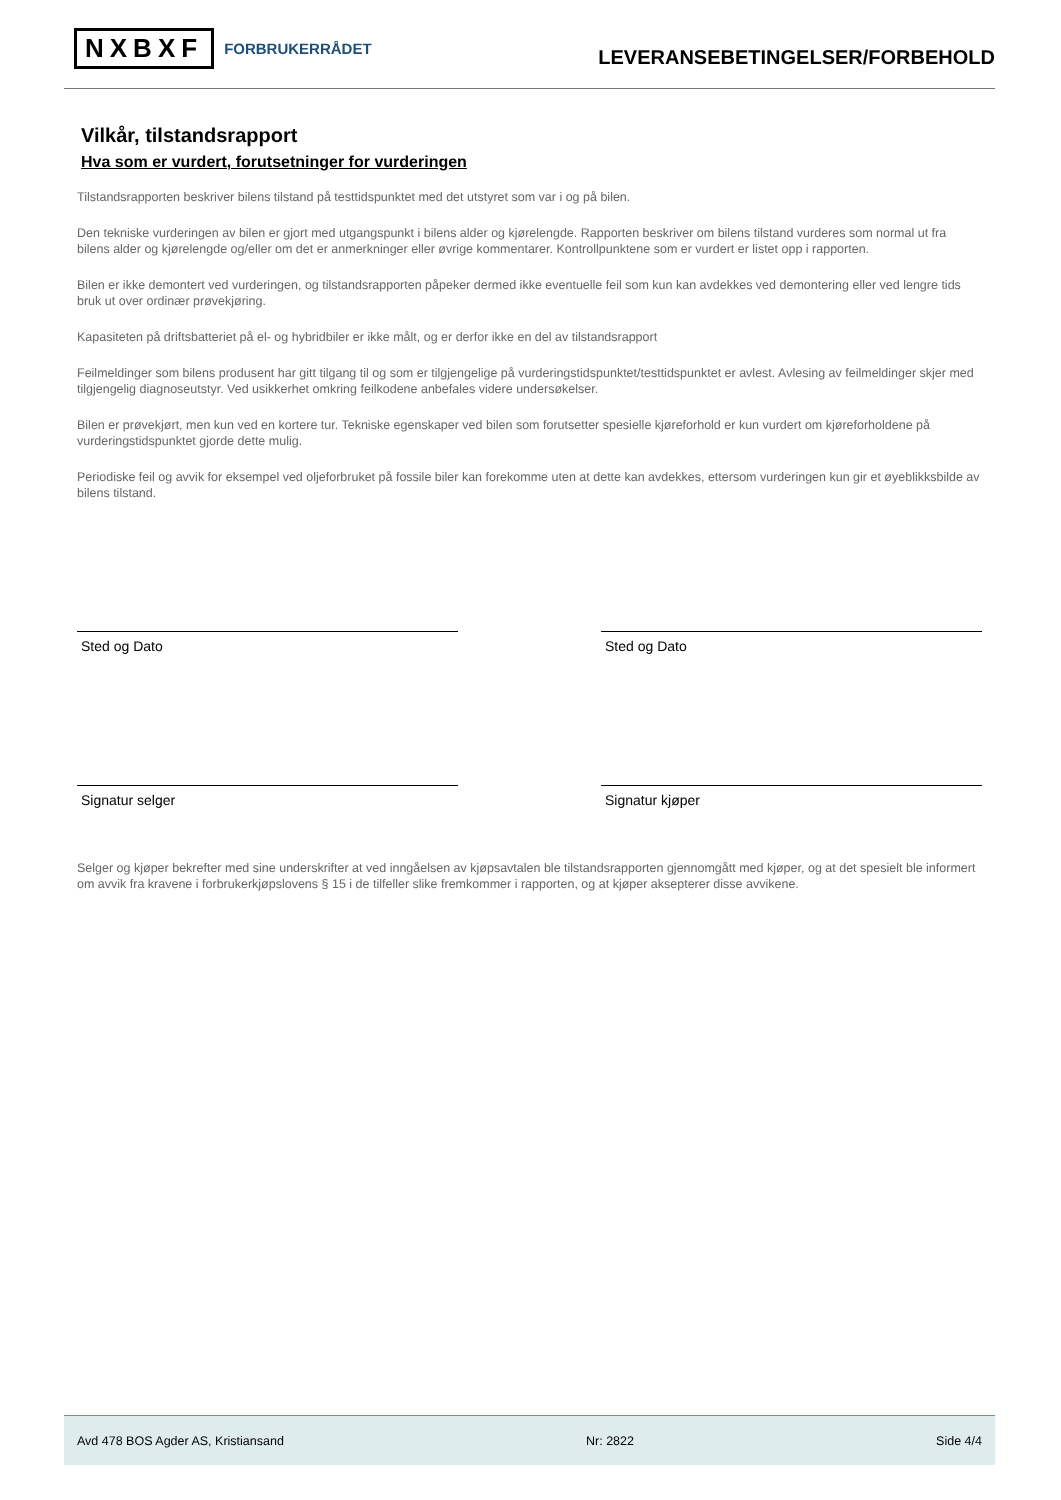NXBXF FORBRUKERRÅDET
LEVERANSEBETINGELSER/FORBEHOLD
Vilkår, tilstandsrapport
Hva som er vurdert, forutsetninger for vurderingen
Tilstandsrapporten beskriver bilens tilstand på testtidspunktet med det utstyret som var i og på bilen.
Den tekniske vurderingen av bilen er gjort med utgangspunkt i bilens alder og kjørelengde. Rapporten beskriver om bilens tilstand vurderes som normal ut fra bilens alder og kjørelengde og/eller om det er anmerkninger eller øvrige kommentarer. Kontrollpunktene som er vurdert er listet opp i rapporten.
Bilen er ikke demontert ved vurderingen, og tilstandsrapporten påpeker dermed ikke eventuelle feil som kun kan avdekkes ved demontering eller ved lengre tids bruk ut over ordinær prøvekjøring.
Kapasiteten på driftsbatteriet på el- og hybridbiler er ikke målt, og er derfor ikke en del av tilstandsrapport
Feilmeldinger som bilens produsent har gitt tilgang til og som er tilgjengelige på vurderingstidspunktet/testtidspunktet er avlest. Avlesing av feilmeldinger skjer med tilgjengelig diagnoseutstyr. Ved usikkerhet omkring feilkodene anbefales videre undersøkelser.
Bilen er prøvekjørt, men kun ved en kortere tur. Tekniske egenskaper ved bilen som forutsetter spesielle kjøreforhold er kun vurdert om kjøreforholdene på vurderingstidspunktet gjorde dette mulig.
Periodiske feil og avvik for eksempel ved oljeforbruket på fossile biler kan forekomme uten at dette kan avdekkes, ettersom vurderingen kun gir et øyeblikksbilde av bilens tilstand.
Sted og Dato Sted og Dato
Signatur selger Signatur kjøper
Selger og kjøper bekrefter med sine underskrifter at ved inngåelsen av kjøpsavtalen ble tilstandsrapporten gjennomgått med kjøper, og at det spesielt ble informert om avvik fra kravene i forbrukerkjøpslovens § 15 i de tilfeller slike fremkommer i rapporten, og at kjøper aksepterer disse avvikene.
Avd 478 BOS Agder AS, Kristiansand Nr: 2822 Side 4/4